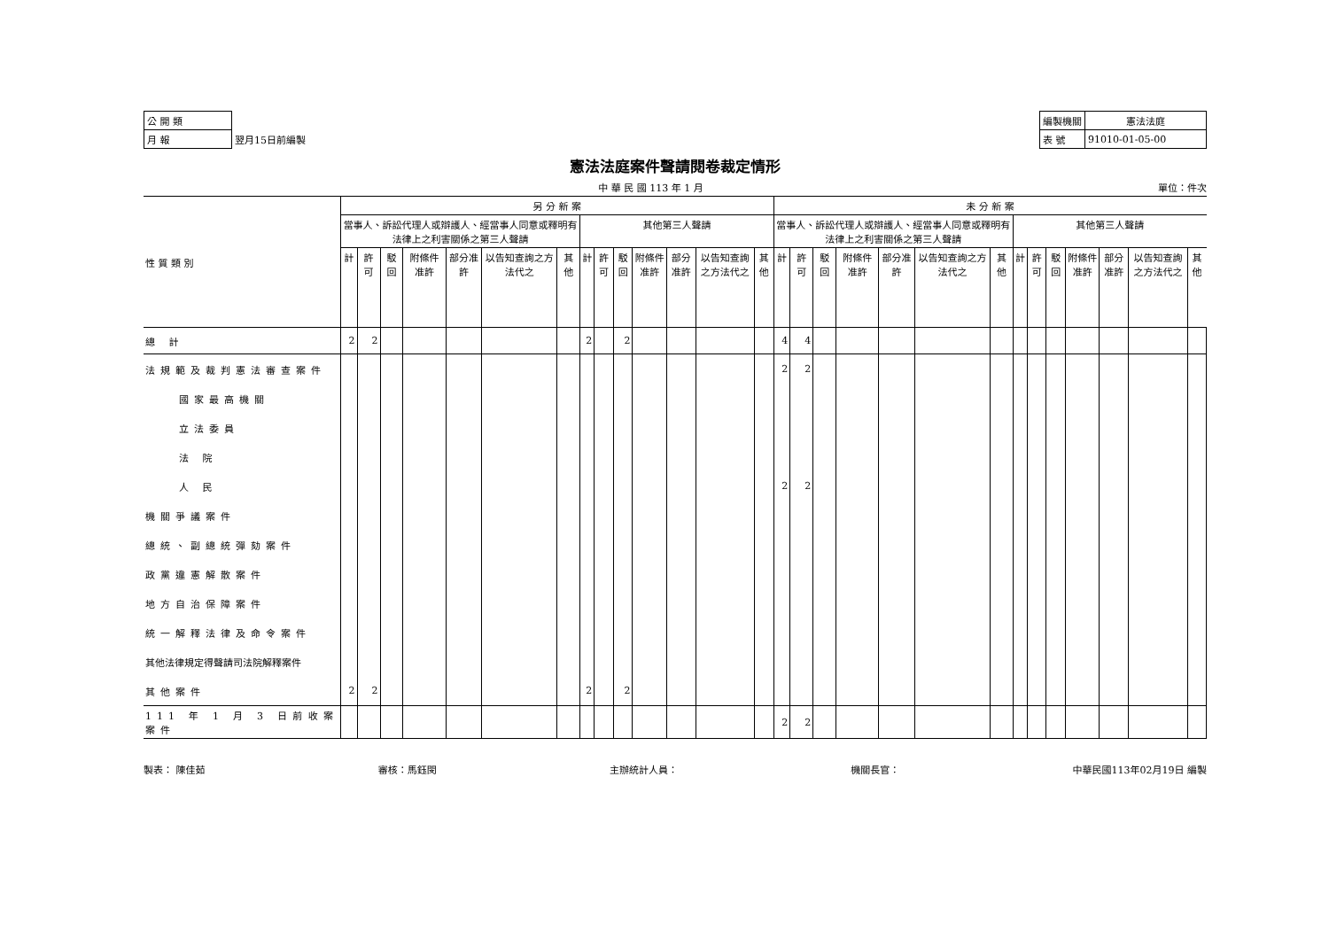| 公 開 類 | |
| 月 報 | 翌月15日前編製 |
| 編製機關 | 憲法法庭 |
| 表 號 | 91010-01-05-00 |
憲法法庭案件聲請閱卷裁定情形
中 華 民 國 113 年 1 月 單位：件次
| 性 質 類 別 | 另 分 新 案 | | | | | | | | | | | | | | 未 分 新 案 | | | | | | | | | | | | | |
| --- | --- | --- | --- | --- | --- | --- | --- | --- | --- | --- | --- | --- | --- | --- | --- | --- | --- | --- | --- | --- | --- | --- | --- | --- | --- | --- | --- | --- |
| | 當事人、訴訟代理人或辯護人、經當事人同意或釋明有法律上之利害關係之第三人聲請 | | | | | | | 其他第三人聲請 | | | | | | | 當事人、訴訟代理人或辯護人、經當事人同意或釋明有法律上之利害關係之第三人聲請 | | | | | | | 其他第三人聲請 | | | | | | |
| | 計 | 許可 | 駁回 | 附條件准許 | 部分准許 | 以告知查詢之方法代之 | 其他 | 計 | 許可 | 駁回 | 附條件准許 | 部分准許 | 以告知查詢之方法代之 | 其他 | 計 | 許可 | 駁回 | 附條件准許 | 部分准許 | 以告知查詢之方法代之 | 其他 | 計 | 許可 | 駁回 | 附條件准許 | 部分准許 | 以告知查詢之方法代之 | 其他 |
| 總 計 | 2 | 2 | | | | | | 2 | | 2 | | | | | 4 | 4 | | | | | | | | | | | | |
| 法規範及裁判憲法審查案件 | | | | | | | | | | | | | | | 2 | 2 | | | | | | | | | | | | |
| 國家最高機關 | | | | | | | | | | | | | | | | | | | | | | | | | | | | |
| 立法委員 | | | | | | | | | | | | | | | | | | | | | | | | | | | | |
| 法 院 | | | | | | | | | | | | | | | | | | | | | | | | | | | | |
| 人 民 | | | | | | | | | | | | | | | 2 | 2 | | | | | | | | | | | | |
| 機關爭議案件 | | | | | | | | | | | | | | | | | | | | | | | | | | | | |
| 總統、副總統彈劾案件 | | | | | | | | | | | | | | | | | | | | | | | | | | | | |
| 政黨違憲解散案件 | | | | | | | | | | | | | | | | | | | | | | | | | | | | |
| 地方自治保障案件 | | | | | | | | | | | | | | | | | | | | | | | | | | | | |
| 統一解釋法律及命令案件 | | | | | | | | | | | | | | | | | | | | | | | | | | | | |
| 其他法律規定得聲請司法院解釋案件 | | | | | | | | | | | | | | | | | | | | | | | | | | | | |
| 其他案件 | 2 | 2 | | | | | | 2 | | 2 | | | | | | | | | | | | | | | | | | |
| 111 年 1 月 3 日前收案案件 | | | | | | | | | | | | | | | 2 | 2 | | | | | | | | | | | | |
製表： 陳佳茹 審核：馬鈺閔 主辦統計人員： 機關長官： 中華民國113年02月19日 編製